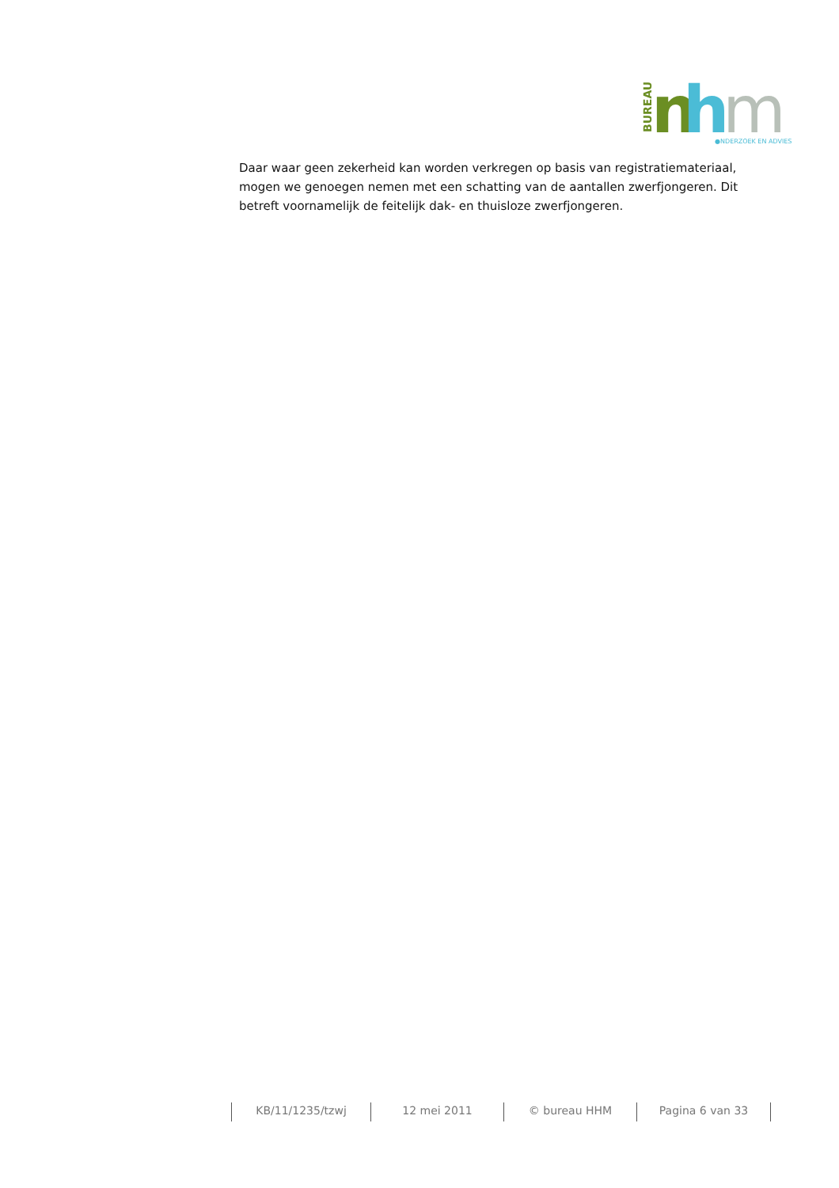BUREAU
n
h
m
●NDERZOEK EN ADVIES
Daar waar geen zekerheid kan worden verkregen op basis van registratiemateriaal, mogen we genoegen nemen met een schatting van de aantallen zwerfjongeren. Dit betreft voornamelijk de feitelijk dak- en thuisloze zwerfjongeren.
KB/11/1235/tzwj 12 mei 2011 © bureau HHM Pagina 6 van 33